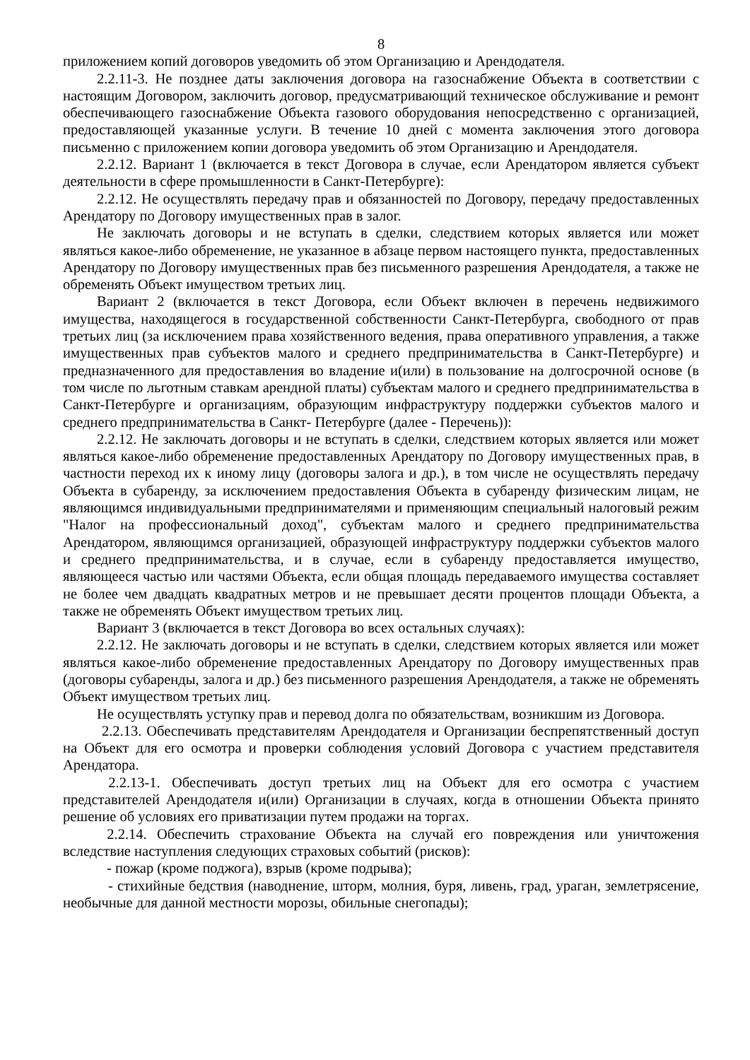8
приложением копий договоров уведомить об этом Организацию и Арендодателя.
2.2.11-3. Не позднее даты заключения договора на газоснабжение Объекта в соответствии с настоящим Договором, заключить договор, предусматривающий техническое обслуживание и ремонт обеспечивающего газоснабжение Объекта газового оборудования непосредственно с организацией, предоставляющей указанные услуги. В течение 10 дней с момента заключения этого договора письменно с приложением копии договора уведомить об этом Организацию и Арендодателя.
2.2.12. Вариант 1 (включается в текст Договора в случае, если Арендатором является субъект деятельности в сфере промышленности в Санкт-Петербурге):
2.2.12. Не осуществлять передачу прав и обязанностей по Договору, передачу предоставленных Арендатору по Договору имущественных прав в залог.
Не заключать договоры и не вступать в сделки, следствием которых является или может являться какое-либо обременение, не указанное в абзаце первом настоящего пункта, предоставленных Арендатору по Договору имущественных прав без письменного разрешения Арендодателя, а также не обременять Объект имуществом третьих лиц.
Вариант 2 (включается в текст Договора, если Объект включен в перечень недвижимого имущества, находящегося в государственной собственности Санкт-Петербурга, свободного от прав третьих лиц (за исключением права хозяйственного ведения, права оперативного управления, а также имущественных прав субъектов малого и среднего предпринимательства в Санкт-Петербурге) и предназначенного для предоставления во владение и(или) в пользование на долгосрочной основе (в том числе по льготным ставкам арендной платы) субъектам малого и среднего предпринимательства в Санкт-Петербурге и организациям, образующим инфраструктуру поддержки субъектов малого и среднего предпринимательства в Санкт- Петербурге (далее - Перечень)):
2.2.12. Не заключать договоры и не вступать в сделки, следствием которых является или может являться какое-либо обременение предоставленных Арендатору по Договору имущественных прав, в частности переход их к иному лицу (договоры залога и др.), в том числе не осуществлять передачу Объекта в субаренду, за исключением предоставления Объекта в субаренду физическим лицам, не являющимся индивидуальными предпринимателями и применяющим специальный налоговый режим "Налог на профессиональный доход", субъектам малого и среднего предпринимательства Арендатором, являющимся организацией, образующей инфраструктуру поддержки субъектов малого и среднего предпринимательства, и в случае, если в субаренду предоставляется имущество, являющееся частью или частями Объекта, если общая площадь передаваемого имущества составляет не более чем двадцать квадратных метров и не превышает десяти процентов площади Объекта, а также не обременять Объект имуществом третьих лиц.
Вариант 3 (включается в текст Договора во всех остальных случаях):
2.2.12. Не заключать договоры и не вступать в сделки, следствием которых является или может являться какое-либо обременение предоставленных Арендатору по Договору имущественных прав (договоры субаренды, залога и др.) без письменного разрешения Арендодателя, а также не обременять Объект имуществом третьих лиц.
Не осуществлять уступку прав и перевод долга по обязательствам, возникшим из Договора.
2.2.13. Обеспечивать представителям Арендодателя и Организации беспрепятственный доступ на Объект для его осмотра и проверки соблюдения условий Договора с участием представителя Арендатора.
2.2.13-1. Обеспечивать доступ третьих лиц на Объект для его осмотра с участием представителей Арендодателя и(или) Организации в случаях, когда в отношении Объекта принято решение об условиях его приватизации путем продажи на торгах.
2.2.14. Обеспечить страхование Объекта на случай его повреждения или уничтожения вследствие наступления следующих страховых событий (рисков):
- пожар (кроме поджога), взрыв (кроме подрыва);
- стихийные бедствия (наводнение, шторм, молния, буря, ливень, град, ураган, землетрясение, необычные для данной местности морозы, обильные снегопады);